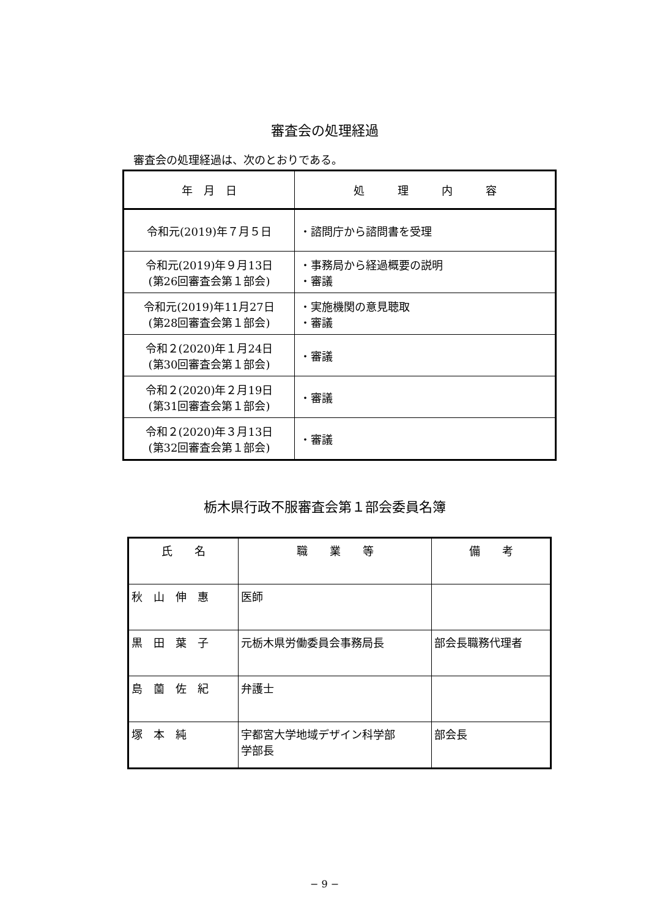審査会の処理経過
審査会の処理経過は、次のとおりである。
| 年 月 日 | 処 理 内 容 |
| --- | --- |
| 令和元(2019)年７月５日 | ・諮問庁から諮問書を受理 |
| 令和元(2019)年９月13日 (第26回審査会第１部会) | ・事務局から経過概要の説明 ・審議 |
| 令和元(2019)年11月27日 (第28回審査会第１部会) | ・実施機関の意見聴取 ・審議 |
| 令和２(2020)年１月24日 (第30回審査会第１部会) | ・審議 |
| 令和２(2020)年２月19日 (第31回審査会第１部会) | ・審議 |
| 令和２(2020)年３月13日 (第32回審査会第１部会) | ・審議 |
栃木県行政不服審査会第１部会委員名簿
| 氏 名 | 職 業 等 | 備 考 |
| --- | --- | --- |
| 秋 山 伸 惠 | 医師 | |
| 黒 田 葉 子 | 元栃木県労働委員会事務局長 | 部会長職務代理者 |
| 島 薗 佐 紀 | 弁護士 | |
| 塚 本 純 | 宇都宮大学地域デザイン科学部 学部長 | 部会長 |
− 9 −